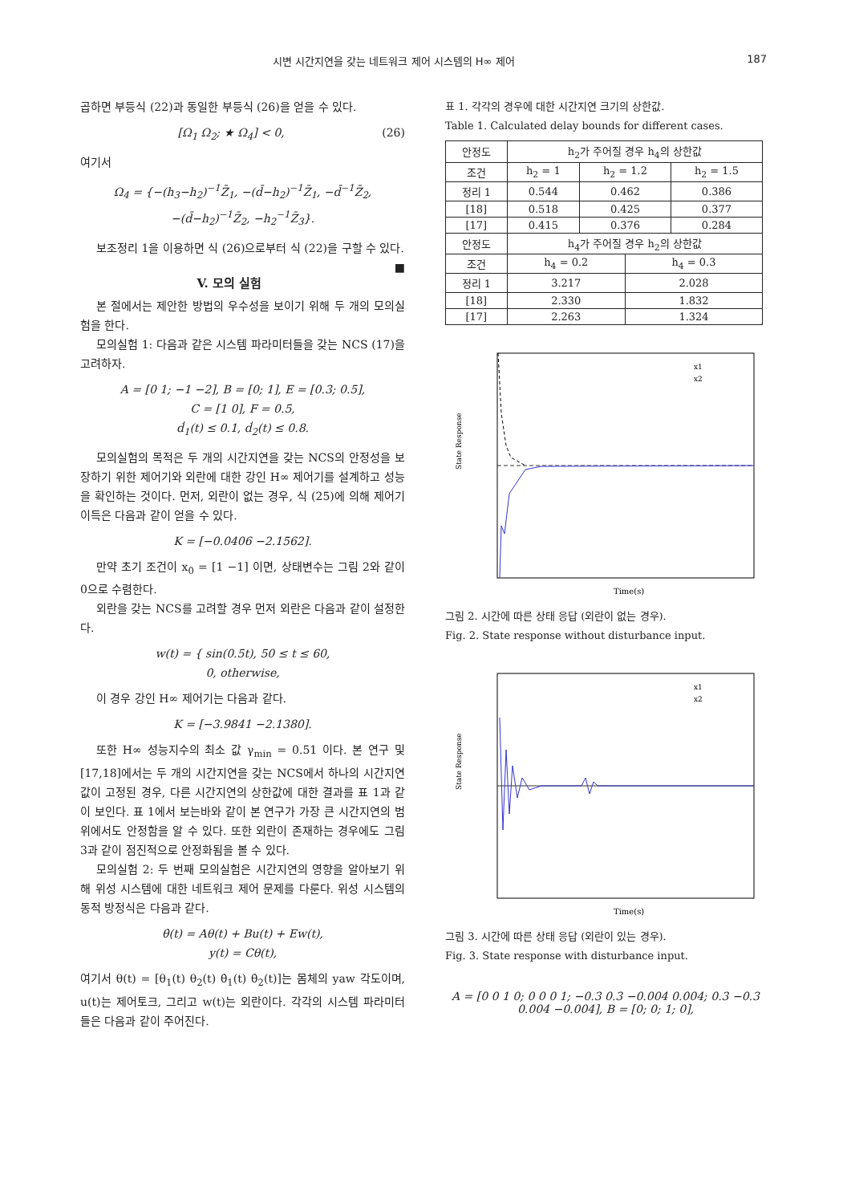시변 시간지연을 갖는 네트워크 제어 시스템의 H∞ 제어 187
곱하면 부등식 (22)과 동일한 부등식 (26)을 얻을 수 있다.
[Ω<sub>1</sub> Ω<sub>2</sub>; ★ Ω<sub>4</sub>] < 0, (26)
여기서
Ω<sub>4</sub> = {−(h<sub>3</sub>−h<sub>2</sub>)<sup>−1</sup>Z̄<sub>1</sub>, −(d̄−h<sub>2</sub>)<sup>−1</sup>Z̄<sub>1</sub>, −d̄<sup>−1</sup>Z̄<sub>2</sub>,
−(d̄−h<sub>2</sub>)<sup>−1</sup>Z̄<sub>2</sub>, −h<sub>2</sub><sup>−1</sup>Z̄<sub>3</sub>}.
보조정리 1을 이용하면 식 (26)으로부터 식 (22)을 구할 수 있다. ■
V. 모의 실험
본 절에서는 제안한 방법의 우수성을 보이기 위해 두 개의 모의실험을 한다.
모의실험 1: 다음과 같은 시스템 파라미터들을 갖는 NCS (17)을 고려하자.
A = [0 1; −1 −2], B = [0; 1], E = [0.3; 0.5],
C = [1 0], F = 0.5,
ḋ<sub>1</sub>(t) ≤ 0.1, ḋ<sub>2</sub>(t) ≤ 0.8.
모의실험의 목적은 두 개의 시간지연을 갖는 NCS의 안정성을 보장하기 위한 제어기와 외란에 대한 강인 H∞ 제어기를 설계하고 성능을 확인하는 것이다. 먼저, 외란이 없는 경우, 식 (25)에 의해 제어기 이득은 다음과 같이 얻을 수 있다.
K = [−0.0406 −2.1562].
만약 초기 조건이 x<sub>0</sub> = [1 −1] 이면, 상태변수는 그림 2와 같이 0으로 수렴한다.
외란을 갖는 NCS를 고려할 경우 먼저 외란은 다음과 같이 설정한다.
w(t) = { sin(0.5t), 50 ≤ t ≤ 60,
0, otherwise,
이 경우 강인 H∞ 제어기는 다음과 같다.
K = [−3.9841 −2.1380].
또한 H∞ 성능지수의 최소 값 γ<sub>min</sub> = 0.51 이다. 본 연구 및 [17,18]에서는 두 개의 시간지연을 갖는 NCS에서 하나의 시간지연값이 고정된 경우, 다른 시간지연의 상한값에 대한 결과를 표 1과 같이 보인다. 표 1에서 보는바와 같이 본 연구가 가장 큰 시간지연의 범위에서도 안정함을 알 수 있다. 또한 외란이 존재하는 경우에도 그림 3과 같이 점진적으로 안정화됨을 볼 수 있다.
모의실험 2: 두 번째 모의실험은 시간지연의 영향을 알아보기 위해 위성 시스템에 대한 네트워크 제어 문제를 다룬다. 위성 시스템의 동적 방정식은 다음과 같다.
θ̇(t) = Aθ(t) + Bu(t) + Ew(t),
y(t) = Cθ(t),
여기서 θ(t) = [θ<sub>1</sub>(t) θ<sub>2</sub>(t) θ̇<sub>1</sub>(t) θ̇<sub>2</sub>(t)]는 몸체의 yaw 각도이며, u(t)는 제어토크, 그리고 w(t)는 외란이다. 각각의 시스템 파라미터들은 다음과 같이 주어진다.
표 1. 각각의 경우에 대한 시간지연 크기의 상한값.
Table 1. Calculated delay bounds for different cases.
| 안정도 | h<sub>2</sub>가 주어질 경우 h<sub>4</sub>의 상한값 | | | |
| 조건 | h<sub>2</sub> = 1 | h<sub>2</sub> = 1.2 | | h<sub>2</sub> = 1.5 |
| 정리 1 | 0.544 | 0.462 | | 0.386 |
| [18] | 0.518 | 0.425 | | 0.377 |
| [17] | 0.415 | 0.376 | | 0.284 |
| 안정도 | h<sub>4</sub>가 주어질 경우 h<sub>2</sub>의 상한값 | | | |
| 조건 | h<sub>4</sub> = 0.2 | | h<sub>4</sub> = 0.3 | |
| 정리 1 | 3.217 | | 2.028 | |
| [18] | 2.330 | | 1.832 | |
| [17] | 2.263 | | 1.324 | |
x1
x2
Time(s)
State Response
그림 2. 시간에 따른 상태 응답 (외란이 없는 경우).
Fig. 2. State response without disturbance input.
x1
x2
Time(s)
State Response
그림 3. 시간에 따른 상태 응답 (외란이 있는 경우).
Fig. 3. State response with disturbance input.
A = [0 0 1 0; 0 0 0 1; −0.3 0.3 −0.004 0.004; 0.3 −0.3 0.004 −0.004], B = [0; 0; 1; 0],